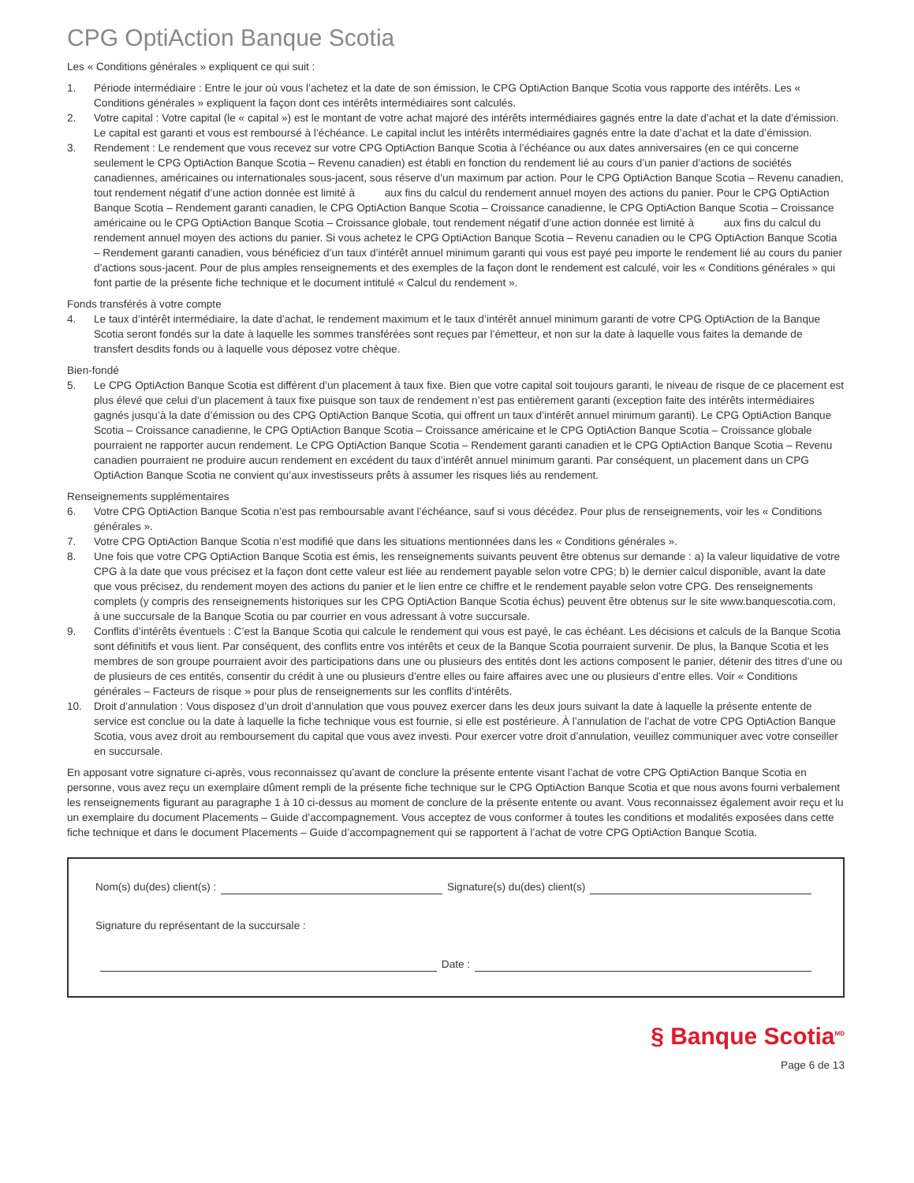CPG OptiAction Banque Scotia
Les « Conditions générales » expliquent ce qui suit :
1. Période intermédiaire : Entre le jour où vous l’achetez et la date de son émission, le CPG OptiAction Banque Scotia vous rapporte des intérêts. Les « Conditions générales » expliquent la façon dont ces intérêts intermédiaires sont calculés.
2. Votre capital : Votre capital (le « capital ») est le montant de votre achat majoré des intérêts intermédiaires gagnés entre la date d’achat et la date d’émission. Le capital est garanti et vous est remboursé à l’échéance. Le capital inclut les intérêts intermédiaires gagnés entre la date d’achat et la date d’émission.
3. Rendement : Le rendement que vous recevez sur votre CPG OptiAction Banque Scotia à l’échéance ou aux dates anniversaires (en ce qui concerne seulement le CPG OptiAction Banque Scotia – Revenu canadien) est établi en fonction du rendement lié au cours d’un panier d’actions de sociétés canadiennes, américaines ou internationales sous-jacent, sous réserve d’un maximum par action. Pour le CPG OptiAction Banque Scotia – Revenu canadien, tout rendement négatif d’une action donnée est limité à aux fins du calcul du rendement annuel moyen des actions du panier. Pour le CPG OptiAction Banque Scotia – Rendement garanti canadien, le CPG OptiAction Banque Scotia – Croissance canadienne, le CPG OptiAction Banque Scotia – Croissance américaine ou le CPG OptiAction Banque Scotia – Croissance globale, tout rendement négatif d’une action donnée est limité à aux fins du calcul du rendement annuel moyen des actions du panier. Si vous achetez le CPG OptiAction Banque Scotia – Revenu canadien ou le CPG OptiAction Banque Scotia – Rendement garanti canadien, vous bénéficiez d’un taux d’intérêt annuel minimum garanti qui vous est payé peu importe le rendement lié au cours du panier d’actions sous-jacent. Pour de plus amples renseignements et des exemples de la façon dont le rendement est calculé, voir les « Conditions générales » qui font partie de la présente fiche technique et le document intitulé « Calcul du rendement ».
Fonds transférés à votre compte
4. Le taux d’intérêt intermédiaire, la date d’achat, le rendement maximum et le taux d’intérêt annuel minimum garanti de votre CPG OptiAction de la Banque Scotia seront fondés sur la date à laquelle les sommes transférées sont reçues par l’émetteur, et non sur la date à laquelle vous faites la demande de transfert desdits fonds ou à laquelle vous déposez votre chèque.
Bien-fondé
5. Le CPG OptiAction Banque Scotia est différent d’un placement à taux fixe. Bien que votre capital soit toujours garanti, le niveau de risque de ce placement est plus élevé que celui d’un placement à taux fixe puisque son taux de rendement n’est pas entièrement garanti (exception faite des intérêts intermédiaires gagnés jusqu’à la date d’émission ou des CPG OptiAction Banque Scotia, qui offrent un taux d’intérêt annuel minimum garanti). Le CPG OptiAction Banque Scotia – Croissance canadienne, le CPG OptiAction Banque Scotia – Croissance américaine et le CPG OptiAction Banque Scotia – Croissance globale pourraient ne rapporter aucun rendement. Le CPG OptiAction Banque Scotia – Rendement garanti canadien et le CPG OptiAction Banque Scotia – Revenu canadien pourraient ne produire aucun rendement en excédent du taux d’intérêt annuel minimum garanti. Par conséquent, un placement dans un CPG OptiAction Banque Scotia ne convient qu’aux investisseurs prêts à assumer les risques liés au rendement.
Renseignements supplémentaires
6. Votre CPG OptiAction Banque Scotia n’est pas remboursable avant l’échéance, sauf si vous décédez. Pour plus de renseignements, voir les « Conditions générales ».
7. Votre CPG OptiAction Banque Scotia n’est modifié que dans les situations mentionnées dans les « Conditions générales ».
8. Une fois que votre CPG OptiAction Banque Scotia est émis, les renseignements suivants peuvent être obtenus sur demande : a) la valeur liquidative de votre CPG à la date que vous précisez et la façon dont cette valeur est liée au rendement payable selon votre CPG; b) le dernier calcul disponible, avant la date que vous précisez, du rendement moyen des actions du panier et le lien entre ce chiffre et le rendement payable selon votre CPG. Des renseignements complets (y compris des renseignements historiques sur les CPG OptiAction Banque Scotia échus) peuvent être obtenus sur le site www.banquescotia.com, à une succursale de la Banque Scotia ou par courrier en vous adressant à votre succursale.
9. Conflits d’intérêts éventuels : C’est la Banque Scotia qui calcule le rendement qui vous est payé, le cas échéant. Les décisions et calculs de la Banque Scotia sont définitifs et vous lient. Par conséquent, des conflits entre vos intérêts et ceux de la Banque Scotia pourraient survenir. De plus, la Banque Scotia et les membres de son groupe pourraient avoir des participations dans une ou plusieurs des entités dont les actions composent le panier, détenir des titres d’une ou de plusieurs de ces entités, consentir du crédit à une ou plusieurs d’entre elles ou faire affaires avec une ou plusieurs d’entre elles. Voir « Conditions générales – Facteurs de risque » pour plus de renseignements sur les conflits d’intérêts.
10. Droit d’annulation : Vous disposez d’un droit d’annulation que vous pouvez exercer dans les deux jours suivant la date à laquelle la présente entente de service est conclue ou la date à laquelle la fiche technique vous est fournie, si elle est postérieure. À l’annulation de l’achat de votre CPG OptiAction Banque Scotia, vous avez droit au remboursement du capital que vous avez investi. Pour exercer votre droit d’annulation, veuillez communiquer avec votre conseiller en succursale.
En apposant votre signature ci-après, vous reconnaissez qu’avant de conclure la présente entente visant l’achat de votre CPG OptiAction Banque Scotia en personne, vous avez reçu un exemplaire dûment rempli de la présente fiche technique sur le CPG OptiAction Banque Scotia et que nous avons fourni verbalement les renseignements figurant au paragraphe 1 à 10 ci-dessus au moment de conclure de la présente entente ou avant. Vous reconnaissez également avoir reçu et lu un exemplaire du document Placements – Guide d’accompagnement. Vous acceptez de vous conformer à toutes les conditions et modalités exposées dans cette fiche technique et dans le document Placements – Guide d’accompagnement qui se rapportent à l’achat de votre CPG OptiAction Banque Scotia.
Nom(s) du(des) client(s) : Signature(s) du(des) client(s)
Signature du représentant de la succursale :
Date :
§ Banque Scotia<sup>MD</sup>
Page 6 de 13